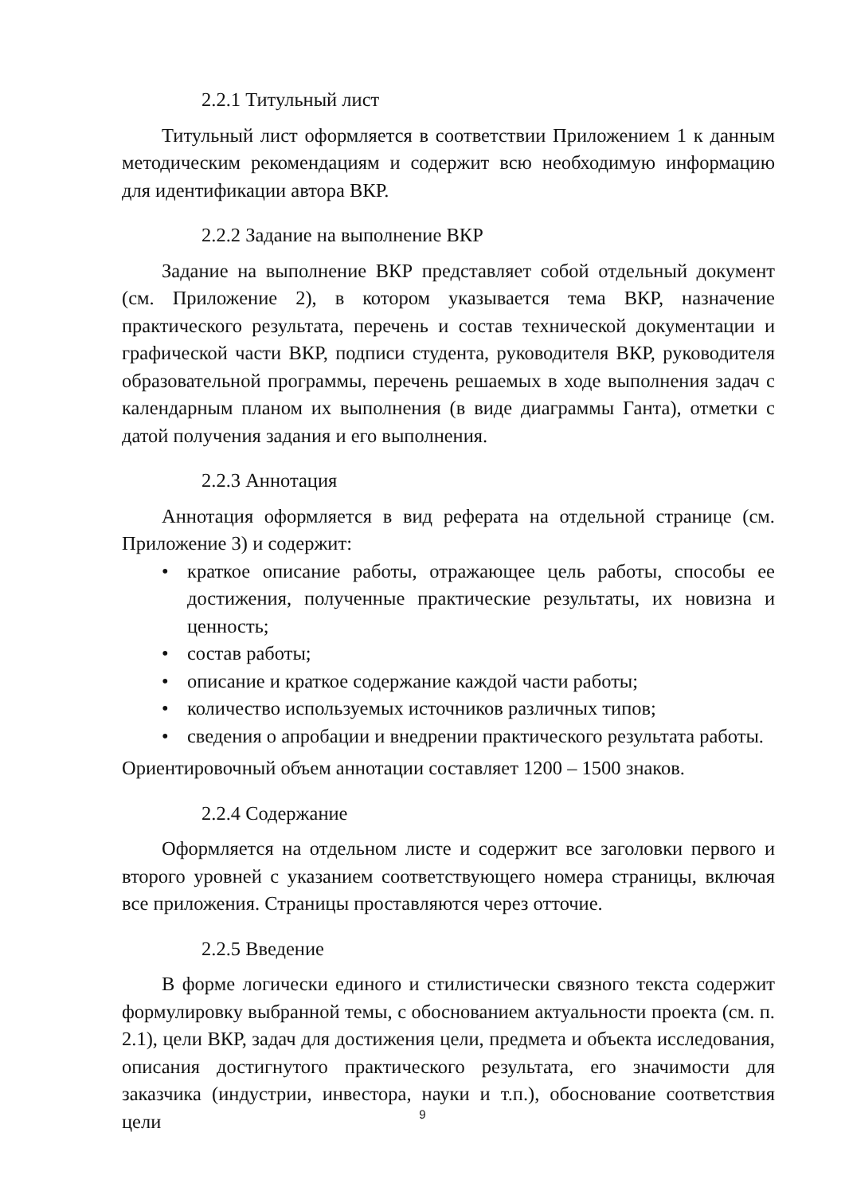2.2.1 Титульный лист
Титульный лист оформляется в соответствии Приложением 1 к данным методическим рекомендациям и содержит всю необходимую информацию для идентификации автора ВКР.
2.2.2 Задание на выполнение ВКР
Задание на выполнение ВКР представляет собой отдельный документ (см. Приложение 2), в котором указывается тема ВКР, назначение практического результата, перечень и состав технической документации и графической части ВКР, подписи студента, руководителя ВКР, руководителя образовательной программы, перечень решаемых в ходе выполнения задач с календарным планом их выполнения (в виде диаграммы Ганта), отметки с датой получения задания и его выполнения.
2.2.3 Аннотация
Аннотация оформляется в вид реферата на отдельной странице (см. Приложение 3) и содержит:
• краткое описание работы, отражающее цель работы, способы ее достижения, полученные практические результаты, их новизна и ценность;
• состав работы;
• описание и краткое содержание каждой части работы;
• количество используемых источников различных типов;
• сведения о апробации и внедрении практического результата работы.
Ориентировочный объем аннотации составляет 1200 – 1500 знаков.
2.2.4 Содержание
Оформляется на отдельном листе и содержит все заголовки первого и второго уровней с указанием соответствующего номера страницы, включая все приложения. Страницы проставляются через отточие.
2.2.5 Введение
В форме логически единого и стилистически связного текста содержит формулировку выбранной темы, с обоснованием актуальности проекта (см. п. 2.1), цели ВКР, задач для достижения цели, предмета и объекта исследования, описания достигнутого практического результата, его значимости для заказчика (индустрии, инвестора, науки и т.п.), обоснование соответствия цели
9